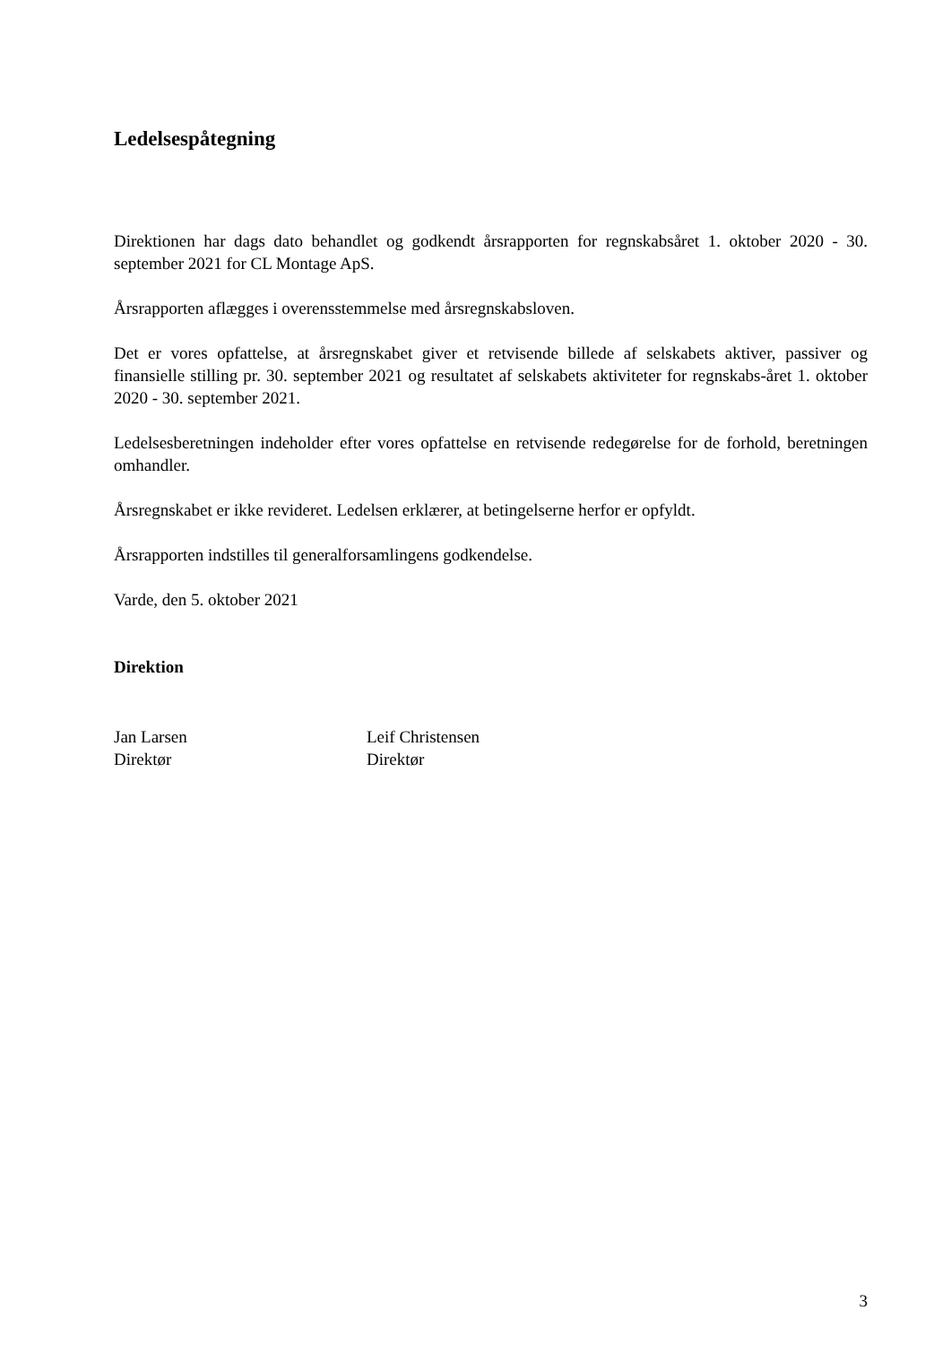Ledelsespåtegning
Direktionen har dags dato behandlet og godkendt årsrapporten for regnskabsåret 1. oktober 2020 - 30. september 2021 for CL Montage ApS.
Årsrapporten aflægges i overensstemmelse med årsregnskabsloven.
Det er vores opfattelse, at årsregnskabet giver et retvisende billede af selskabets aktiver, passiver og finansielle stilling pr. 30. september 2021 og resultatet af selskabets aktiviteter for regnskabs-året 1. oktober 2020 - 30. september 2021.
Ledelsesberetningen indeholder efter vores opfattelse en retvisende redegørelse for de forhold, beretningen omhandler.
Årsregnskabet er ikke revideret. Ledelsen erklærer, at betingelserne herfor er opfyldt.
Årsrapporten indstilles til generalforsamlingens godkendelse.
Varde, den 5. oktober 2021
Direktion
Jan Larsen
Direktør
Leif Christensen
Direktør
3